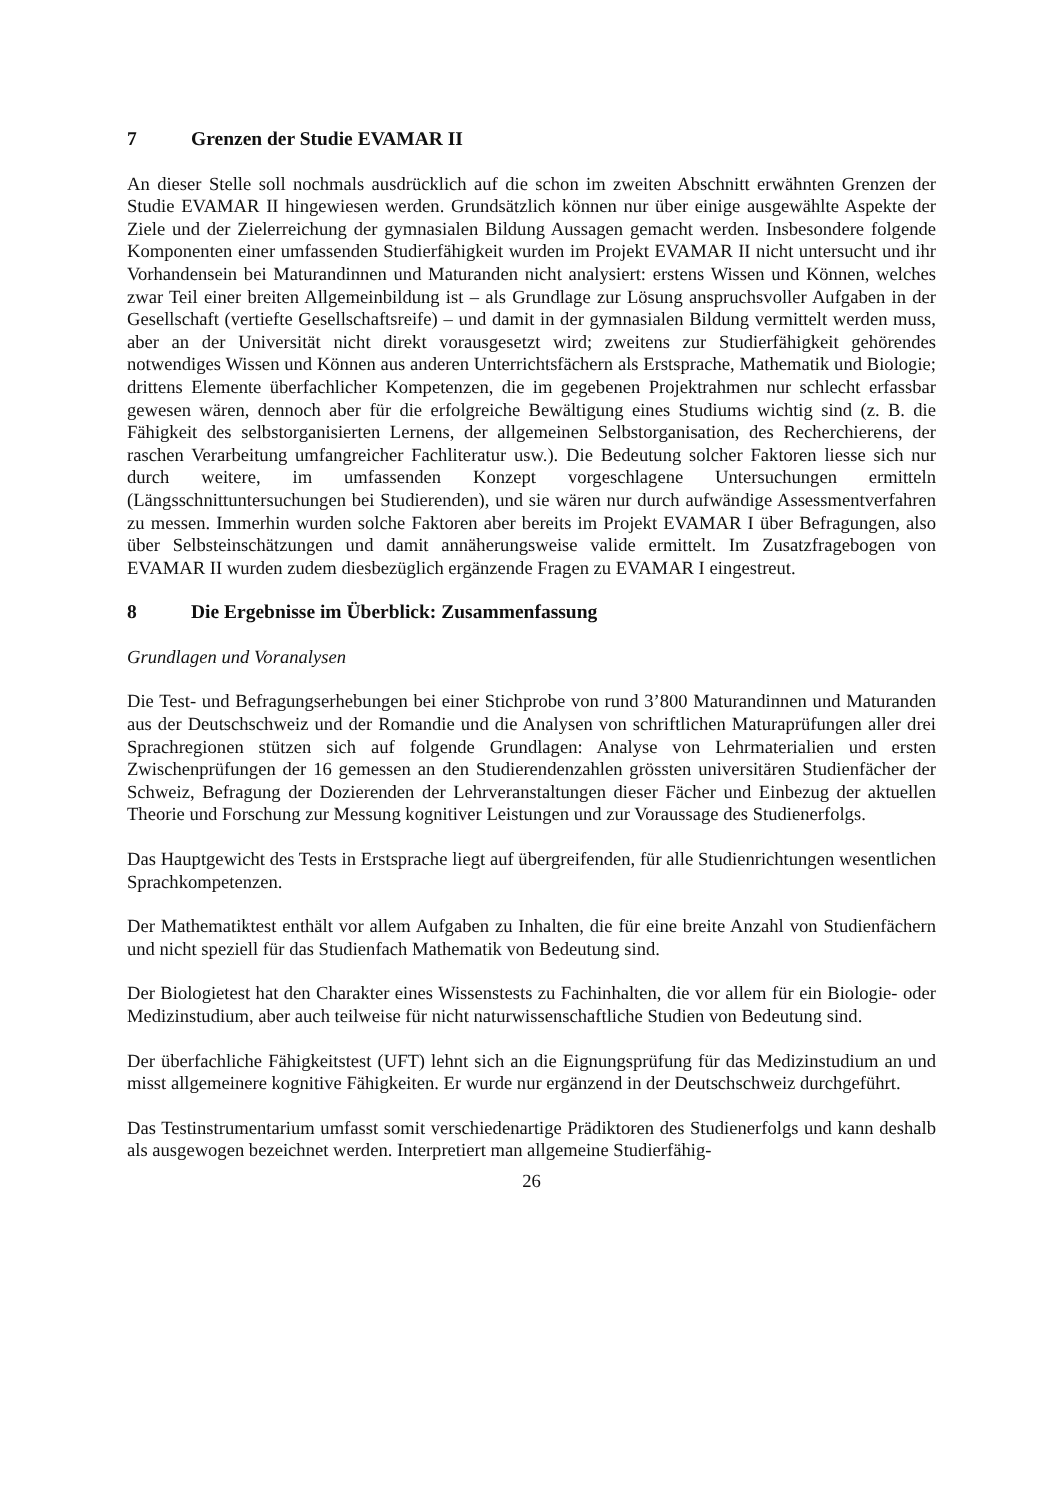7 Grenzen der Studie EVAMAR II
An dieser Stelle soll nochmals ausdrücklich auf die schon im zweiten Abschnitt erwähnten Grenzen der Studie EVAMAR II hingewiesen werden. Grundsätzlich können nur über einige ausgewählte Aspekte der Ziele und der Zielerreichung der gymnasialen Bildung Aussagen gemacht werden. Insbesondere folgende Komponenten einer umfassenden Studierfähigkeit wurden im Projekt EVAMAR II nicht untersucht und ihr Vorhandensein bei Maturandinnen und Maturanden nicht analysiert: erstens Wissen und Können, welches zwar Teil einer breiten Allgemeinbildung ist – als Grundlage zur Lösung anspruchsvoller Aufgaben in der Gesellschaft (vertiefte Gesellschaftsreife) – und damit in der gymnasialen Bildung vermittelt werden muss, aber an der Universität nicht direkt vorausgesetzt wird; zweitens zur Studierfähigkeit gehörendes notwendiges Wissen und Können aus anderen Unterrichtsfächern als Erstsprache, Mathematik und Biologie; drittens Elemente überfachlicher Kompetenzen, die im gegebenen Projektrahmen nur schlecht erfassbar gewesen wären, dennoch aber für die erfolgreiche Bewältigung eines Studiums wichtig sind (z. B. die Fähigkeit des selbstorganisierten Lernens, der allgemeinen Selbstorganisation, des Recherchierens, der raschen Verarbeitung umfangreicher Fachliteratur usw.). Die Bedeutung solcher Faktoren liesse sich nur durch weitere, im umfassenden Konzept vorgeschlagene Untersuchungen ermitteln (Längsschnittuntersuchungen bei Studierenden), und sie wären nur durch aufwändige Assessmentverfahren zu messen. Immerhin wurden solche Faktoren aber bereits im Projekt EVAMAR I über Befragungen, also über Selbsteinschätzungen und damit annäherungsweise valide ermittelt. Im Zusatzfragebogen von EVAMAR II wurden zudem diesbezüglich ergänzende Fragen zu EVAMAR I eingestreut.
8 Die Ergebnisse im Überblick: Zusammenfassung
Grundlagen und Voranalysen
Die Test- und Befragungserhebungen bei einer Stichprobe von rund 3’800 Maturandinnen und Maturanden aus der Deutschschweiz und der Romandie und die Analysen von schriftlichen Maturaprüfungen aller drei Sprachregionen stützen sich auf folgende Grundlagen: Analyse von Lehrmaterialien und ersten Zwischenprüfungen der 16 gemessen an den Studierendenzahlen grössten universitären Studienfächer der Schweiz, Befragung der Dozierenden der Lehrveranstaltungen dieser Fächer und Einbezug der aktuellen Theorie und Forschung zur Messung kognitiver Leistungen und zur Voraussage des Studienerfolgs.
Das Hauptgewicht des Tests in Erstsprache liegt auf übergreifenden, für alle Studienrichtungen wesentlichen Sprachkompetenzen.
Der Mathematiktest enthält vor allem Aufgaben zu Inhalten, die für eine breite Anzahl von Studienfächern und nicht speziell für das Studienfach Mathematik von Bedeutung sind.
Der Biologietest hat den Charakter eines Wissenstests zu Fachinhalten, die vor allem für ein Biologie- oder Medizinstudium, aber auch teilweise für nicht naturwissenschaftliche Studien von Bedeutung sind.
Der überfachliche Fähigkeitstest (UFT) lehnt sich an die Eignungsprüfung für das Medizinstudium an und misst allgemeinere kognitive Fähigkeiten. Er wurde nur ergänzend in der Deutschschweiz durchgeführt.
Das Testinstrumentarium umfasst somit verschiedenartige Prädiktoren des Studienerfolgs und kann deshalb als ausgewogen bezeichnet werden. Interpretiert man allgemeine Studierfähig-
26